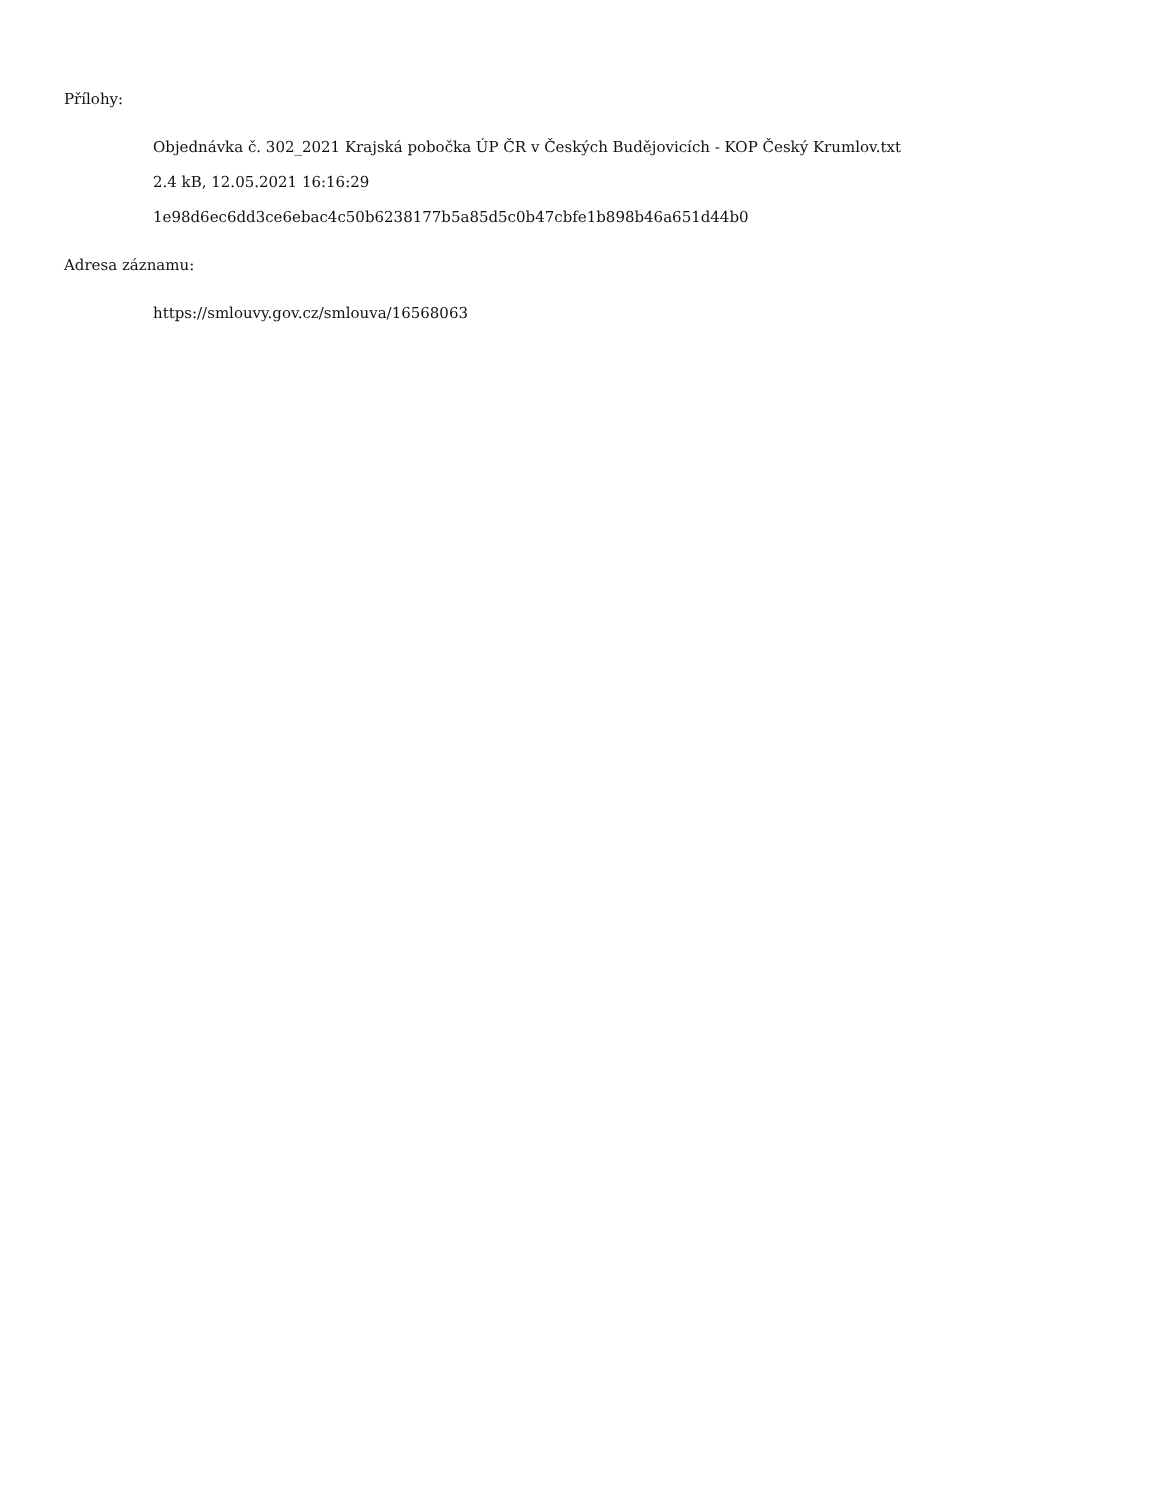Přílohy:
Objednávka č. 302_2021 Krajská pobočka ÚP ČR v Českých Budějovicích - KOP Český Krumlov.txt
2.4 kB, 12.05.2021 16:16:29
1e98d6ec6dd3ce6ebac4c50b6238177b5a85d5c0b47cbfe1b898b46a651d44b0
Adresa záznamu:
https://smlouvy.gov.cz/smlouva/16568063